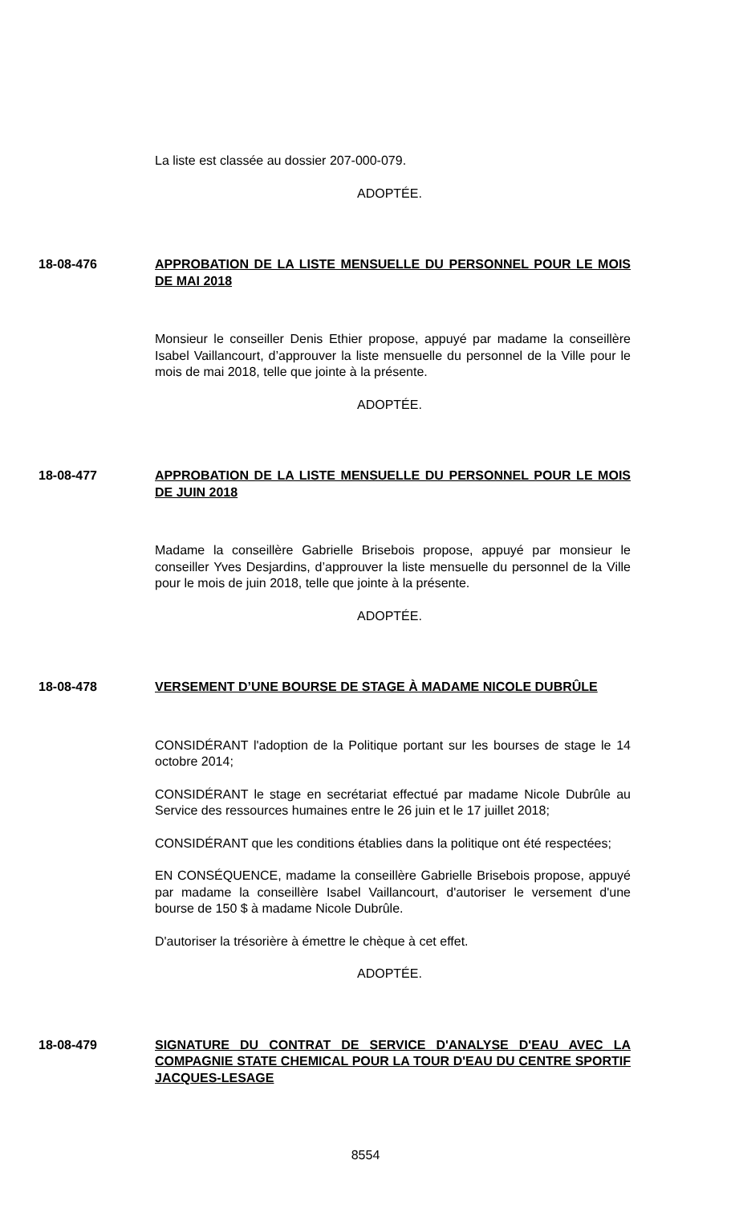La liste est classée au dossier 207-000-079.
ADOPTÉE.
18-08-476 APPROBATION DE LA LISTE MENSUELLE DU PERSONNEL POUR LE MOIS DE MAI 2018
Monsieur le conseiller Denis Ethier propose, appuyé par madame la conseillère Isabel Vaillancourt, d’approuver la liste mensuelle du personnel de la Ville pour le mois de mai 2018, telle que jointe à la présente.
ADOPTÉE.
18-08-477 APPROBATION DE LA LISTE MENSUELLE DU PERSONNEL POUR LE MOIS DE JUIN 2018
Madame la conseillère Gabrielle Brisebois propose, appuyé par monsieur le conseiller Yves Desjardins, d’approuver la liste mensuelle du personnel de la Ville pour le mois de juin 2018, telle que jointe à la présente.
ADOPTÉE.
18-08-478 VERSEMENT D’UNE BOURSE DE STAGE À MADAME NICOLE DUBRÛLE
CONSIDÉRANT l'adoption de la Politique portant sur les bourses de stage le 14 octobre 2014;
CONSIDÉRANT le stage en secrétariat effectué par madame Nicole Dubrûle au Service des ressources humaines entre le 26 juin et le 17 juillet 2018;
CONSIDÉRANT que les conditions établies dans la politique ont été respectées;
EN CONSÉQUENCE, madame la conseillère Gabrielle Brisebois propose, appuyé par madame la conseillère Isabel Vaillancourt, d'autoriser le versement d'une bourse de 150 $ à madame Nicole Dubrûle.
D'autoriser la trésorière à émettre le chèque à cet effet.
ADOPTÉE.
18-08-479 SIGNATURE DU CONTRAT DE SERVICE D'ANALYSE D'EAU AVEC LA COMPAGNIE STATE CHEMICAL POUR LA TOUR D'EAU DU CENTRE SPORTIF JACQUES-LESAGE
8554